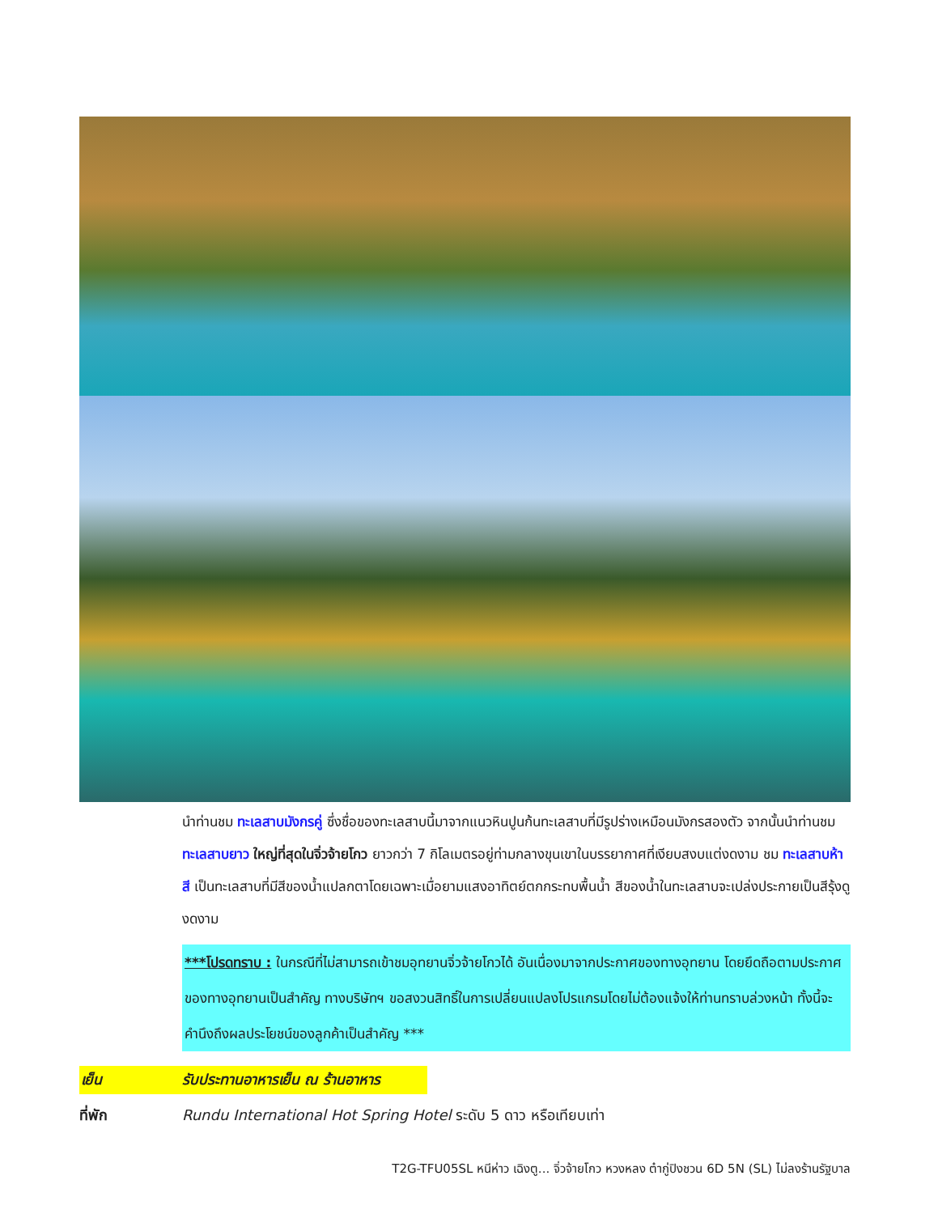นำท่านชม ทะเลสาบมังกรคู่ ซึ่งชื่อของทะเลสาบนี้มาจากแนวหินปูนก้นทะเลสาบที่มีรูปร่างเหมือนมังกรสองตัว จากนั้นนำท่านชม ทะเลสาบยาว ใหญ่ที่สุดในจิ่วจ้ายโกว ยาวกว่า 7 กิโลเมตรอยู่ท่ามกลางขุนเขาในบรรยากาศที่เงียบสงบแต่งดงาม ชม ทะเลสาบห้าสี เป็นทะเลสาบที่มีสีของน้ำแปลกตาโดยเฉพาะเมื่อยามแสงอาทิตย์ตกกระทบพื้นน้ำ สีของน้ำในทะเลสาบจะเปล่งประกายเป็นสีรุ้งดูงดงาม
***โปรดทราบ : ในกรณีที่ไม่สามารถเข้าชมอุทยานจิ่วจ้ายโกวได้ อันเนื่องมาจากประกาศของทางอุทยาน โดยยึดถือตามประกาศของทางอุทยานเป็นสำคัญ ทางบริษัทฯ ขอสงวนสิทธิ์ในการเปลี่ยนแปลงโปรแกรมโดยไม่ต้องแจ้งให้ท่านทราบล่วงหน้า ทั้งนี้จะคำนึงถึงผลประโยชน์ของลูกค้าเป็นสำคัญ ***
เย็น รับประทานอาหารเย็น ณ ร้านอาหาร
ที่พัก Rundu International Hot Spring Hotel ระดับ 5 ดาว หรือเทียบเท่า
T2G-TFU05SL หนีห่าว เฉิงตู... จิ่วจ้ายโกว หวงหลง ต๋ากู่ปิงชวน 6D 5N (SL) ไม่ลงร้านรัฐบาล